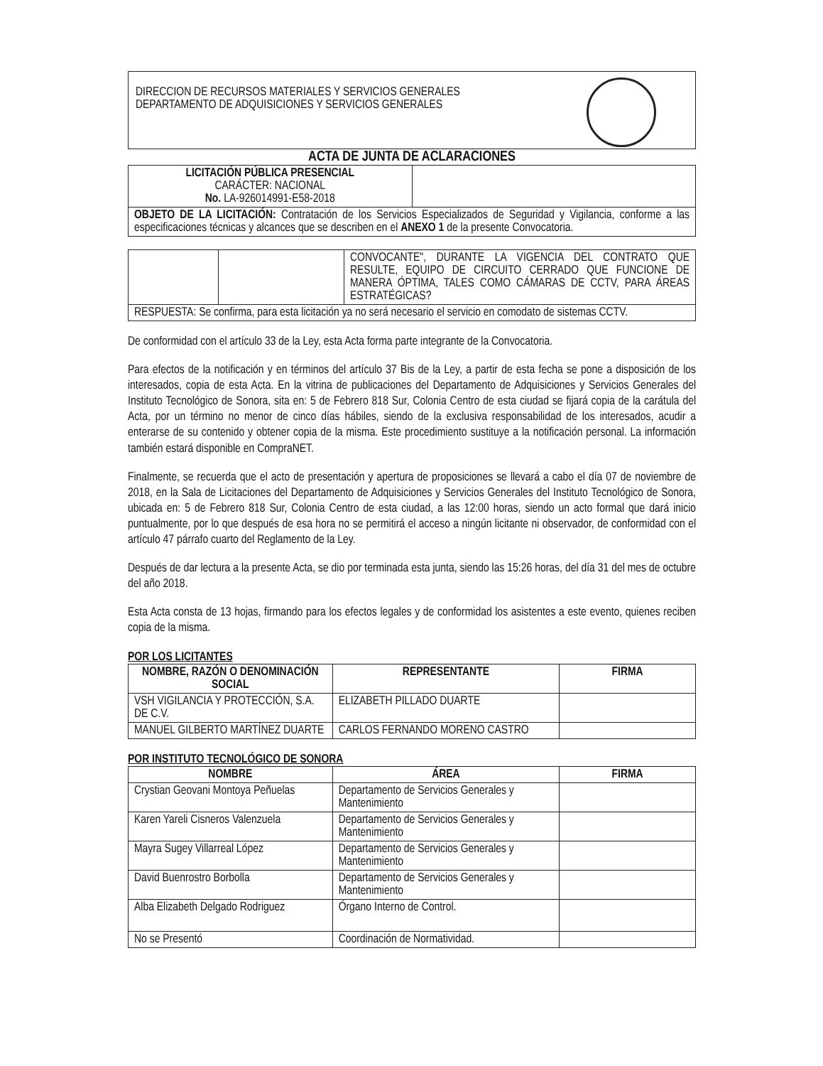DIRECCION DE RECURSOS MATERIALES Y SERVICIOS GENERALES
DEPARTAMENTO DE ADQUISICIONES Y SERVICIOS GENERALES
ACTA DE JUNTA DE ACLARACIONES
| LICITACIÓN PÚBLICA PRESENCIAL CARÁCTER: NACIONAL No. LA-926014991-E58-2018 | |
| OBJETO DE LA LICITACIÓN: Contratación de los Servicios Especializados de Seguridad y Vigilancia, conforme a las especificaciones técnicas y alcances que se describen en el ANEXO 1 de la presente Convocatoria. | |
| | | CONVOCANTE", DURANTE LA VIGENCIA DEL CONTRATO QUE RESULTE, EQUIPO DE CIRCUITO CERRADO QUE FUNCIONE DE MANERA ÓPTIMA, TALES COMO CÁMARAS DE CCTV, PARA ÁREAS ESTRATÉGICAS? |
| RESPUESTA: Se confirma, para esta licitación ya no será necesario el servicio en comodato de sistemas CCTV. | | |
De conformidad con el artículo 33 de la Ley, esta Acta forma parte integrante de la Convocatoria.
Para efectos de la notificación y en términos del artículo 37 Bis de la Ley, a partir de esta fecha se pone a disposición de los interesados, copia de esta Acta. En la vitrina de publicaciones del Departamento de Adquisiciones y Servicios Generales del Instituto Tecnológico de Sonora, sita en: 5 de Febrero 818 Sur, Colonia Centro de esta ciudad se fijará copia de la carátula del Acta, por un término no menor de cinco días hábiles, siendo de la exclusiva responsabilidad de los interesados, acudir a enterarse de su contenido y obtener copia de la misma. Este procedimiento sustituye a la notificación personal. La información también estará disponible en CompraNET.
Finalmente, se recuerda que el acto de presentación y apertura de proposiciones se llevará a cabo el día 07 de noviembre de 2018, en la Sala de Licitaciones del Departamento de Adquisiciones y Servicios Generales del Instituto Tecnológico de Sonora, ubicada en: 5 de Febrero 818 Sur, Colonia Centro de esta ciudad, a las 12:00 horas, siendo un acto formal que dará inicio puntualmente, por lo que después de esa hora no se permitirá el acceso a ningún licitante ni observador, de conformidad con el artículo 47 párrafo cuarto del Reglamento de la Ley.
Después de dar lectura a la presente Acta, se dio por terminada esta junta, siendo las 15:26 horas, del día 31 del mes de octubre del año 2018.
Esta Acta consta de 13 hojas, firmando para los efectos legales y de conformidad los asistentes a este evento, quienes reciben copia de la misma.
POR LOS LICITANTES
| NOMBRE, RAZÓN O DENOMINACIÓN SOCIAL | REPRESENTANTE | FIRMA |
| --- | --- | --- |
| VSH VIGILANCIA Y PROTECCIÓN, S.A. DE C.V. | ELIZABETH PILLADO DUARTE | |
| MANUEL GILBERTO MARTÍNEZ DUARTE | CARLOS FERNANDO MORENO CASTRO | |
POR INSTITUTO TECNOLÓGICO DE SONORA
| NOMBRE | ÁREA | FIRMA |
| --- | --- | --- |
| Crystian Geovani Montoya Peñuelas | Departamento de Servicios Generales y Mantenimiento | |
| Karen Yareli Cisneros Valenzuela | Departamento de Servicios Generales y Mantenimiento | |
| Mayra Sugey Villarreal López | Departamento de Servicios Generales y Mantenimiento | |
| David Buenrostro Borbolla | Departamento de Servicios Generales y Mantenimiento | |
| Alba Elizabeth Delgado Rodriguez | Órgano Interno de Control. | |
| No se Presentó | Coordinación de Normatividad. | |